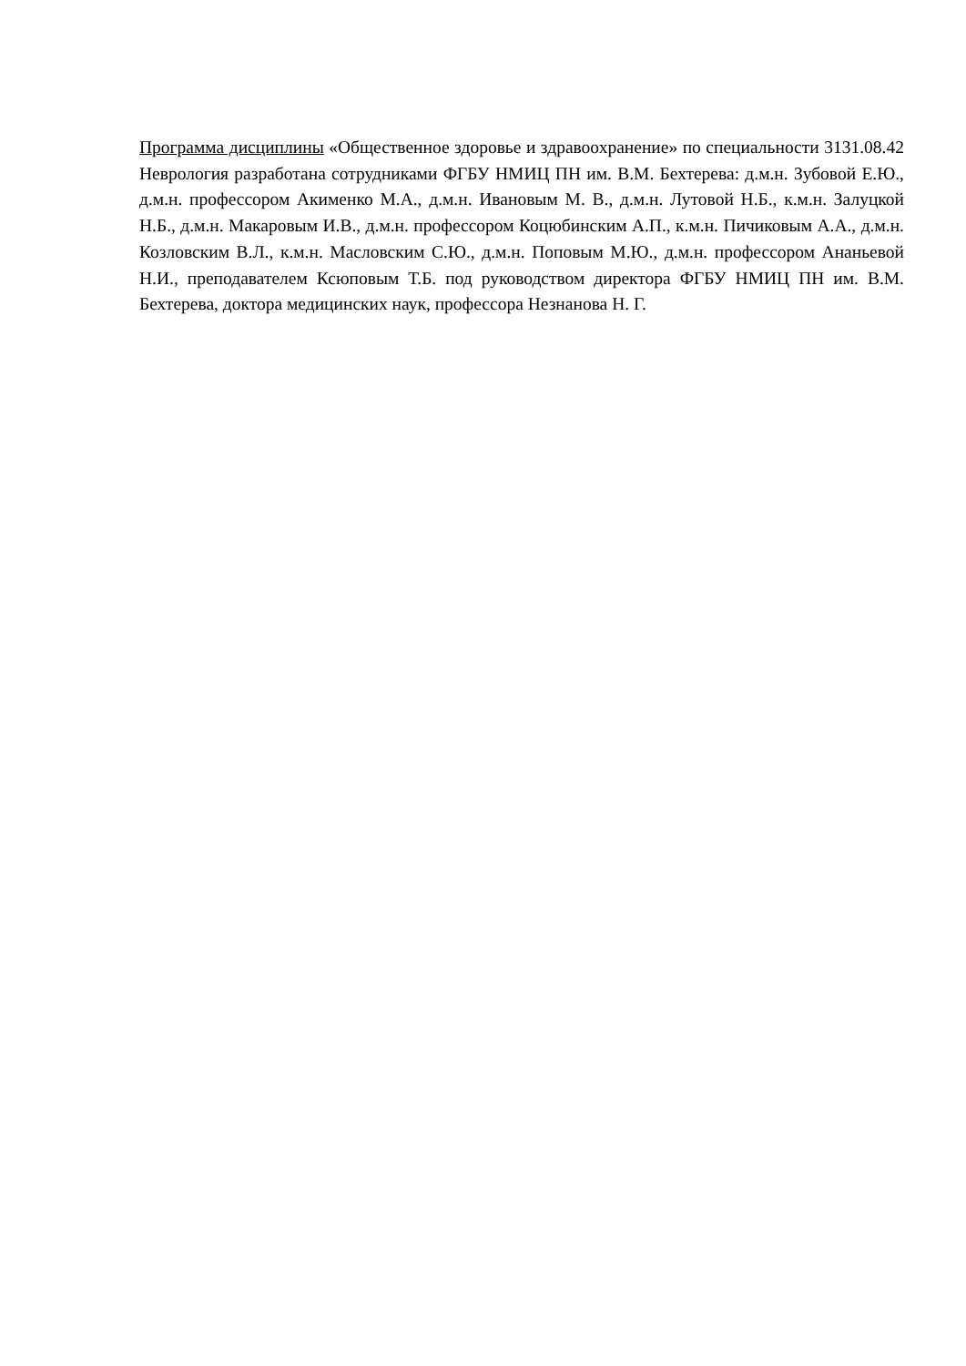Программа дисциплины «Общественное здоровье и здравоохранение» по специальности 3131.08.42 Неврология разработана сотрудниками ФГБУ НМИЦ ПН им. В.М. Бехтерева: д.м.н. Зубовой Е.Ю., д.м.н. профессором Акименко М.А., д.м.н. Ивановым М. В., д.м.н. Лутовой Н.Б., к.м.н. Залуцкой Н.Б., д.м.н. Макаровым И.В., д.м.н. профессором Коцюбинским А.П., к.м.н. Пичиковым А.А., д.м.н. Козловским В.Л., к.м.н. Масловским С.Ю., д.м.н. Поповым М.Ю., д.м.н. профессором Ананьевой Н.И., преподавателем Ксюповым Т.Б. под руководством директора ФГБУ НМИЦ ПН им. В.М. Бехтерева, доктора медицинских наук, профессора Незнанова Н. Г.